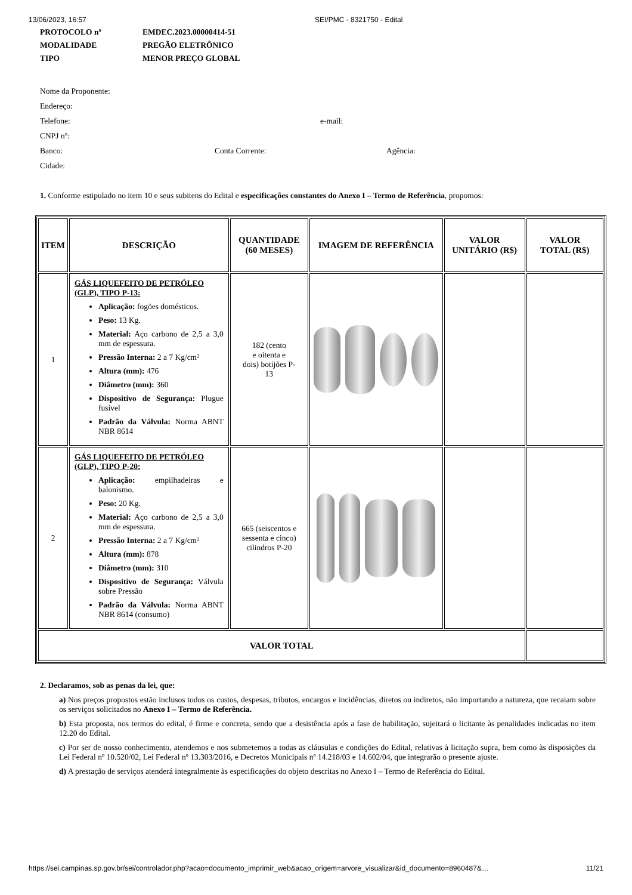13/06/2023, 16:57 SEI/PMC - 8321750 - Edital
PROTOCOLO nº EMDEC.2023.00000414-51
MODALIDADE PREGÃO ELETRÔNICO
TIPO MENOR PREÇO GLOBAL
Nome da Proponente:
Endereço:
Telefone: e-mail:
CNPJ nº:
Banco: Conta Corrente: Agência:
Cidade:
1. Conforme estipulado no item 10 e seus subitens do Edital e especificações constantes do Anexo I – Termo de Referência, propomos:
| ITEM | DESCRIÇÃO | QUANTIDADE (60 MESES) | IMAGEM DE REFERÊNCIA | VALOR UNITÁRIO (R$) | VALOR TOTAL (R$) |
| --- | --- | --- | --- | --- | --- |
| 1 | GÁS LIQUEFEITO DE PETRÓLEO (GLP), TIPO P-13: Aplicação: fogões domésticos. Peso: 13 Kg. Material: Aço carbono de 2,5 a 3,0 mm de espessura. Pressão Interna: 2 a 7 Kg/cm² Altura (mm): 476 Diâmetro (mm): 360 Dispositivo de Segurança: Plugue fusível Padrão da Válvula: Norma ABNT NBR 8614 | 182 (cento e oitenta e dois) botijões P- 13 | | | |
| 2 | GÁS LIQUEFEITO DE PETRÓLEO (GLP), TIPO P-20: Aplicação: empilhadeiras e balonismo. Peso: 20 Kg. Material: Aço carbono de 2,5 a 3,0 mm de espessura. Pressão Interna: 2 a 7 Kg/cm² Altura (mm): 878 Diâmetro (mm): 310 Dispositivo de Segurança: Válvula sobre Pressão Padrão da Válvula: Norma ABNT NBR 8614 (consumo) | 665 (seiscentos e sessenta e cinco) cilindros P-20 | | | |
| VALOR TOTAL | | | | | |
2. Declaramos, sob as penas da lei, que:
a) Nos preços propostos estão inclusos todos os custos, despesas, tributos, encargos e incidências, diretos ou indiretos, não importando a natureza, que recaiam sobre os serviços solicitados no Anexo I – Termo de Referência.
b) Esta proposta, nos termos do edital, é firme e concreta, sendo que a desistência após a fase de habilitação, sujeitará o licitante às penalidades indicadas no item 12.20 do Edital.
c) Por ser de nosso conhecimento, atendemos e nos submetemos a todas as cláusulas e condições do Edital, relativas à licitação supra, bem como às disposições da Lei Federal nº 10.520/02, Lei Federal nº 13.303/2016, e Decretos Municipais nº 14.218/03 e 14.602/04, que integrarão o presente ajuste.
d) A prestação de serviços atenderá integralmente às especificações do objeto descritas no Anexo I – Termo de Referência do Edital.
https://sei.campinas.sp.gov.br/sei/controlador.php?acao=documento_imprimir_web&acao_origem=arvore_visualizar&id_documento=8960487&… 11/21